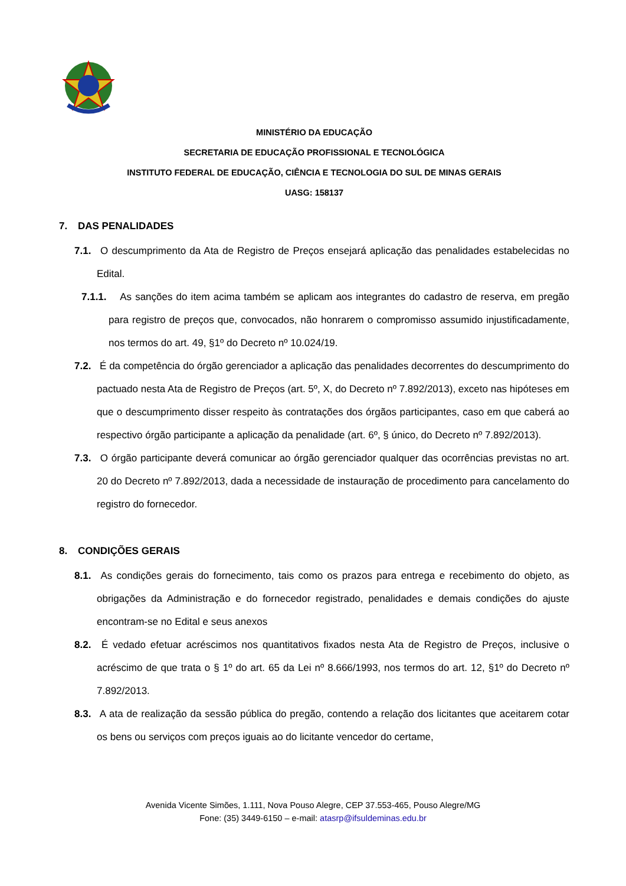MINISTÉRIO DA EDUCAÇÃO
SECRETARIA DE EDUCAÇÃO PROFISSIONAL E TECNOLÓGICA
INSTITUTO FEDERAL DE EDUCAÇÃO, CIÊNCIA E TECNOLOGIA DO SUL DE MINAS GERAIS
UASG: 158137
7. DAS PENALIDADES
7.1. O descumprimento da Ata de Registro de Preços ensejará aplicação das penalidades estabelecidas no Edital.
7.1.1. As sanções do item acima também se aplicam aos integrantes do cadastro de reserva, em pregão para registro de preços que, convocados, não honrarem o compromisso assumido injustificadamente, nos termos do art. 49, §1º do Decreto nº 10.024/19.
7.2. É da competência do órgão gerenciador a aplicação das penalidades decorrentes do descumprimento do pactuado nesta Ata de Registro de Preços (art. 5º, X, do Decreto nº 7.892/2013), exceto nas hipóteses em que o descumprimento disser respeito às contratações dos órgãos participantes, caso em que caberá ao respectivo órgão participante a aplicação da penalidade (art. 6º, § único, do Decreto nº 7.892/2013).
7.3. O órgão participante deverá comunicar ao órgão gerenciador qualquer das ocorrências previstas no art. 20 do Decreto nº 7.892/2013, dada a necessidade de instauração de procedimento para cancelamento do registro do fornecedor.
8. CONDIÇÕES GERAIS
8.1. As condições gerais do fornecimento, tais como os prazos para entrega e recebimento do objeto, as obrigações da Administração e do fornecedor registrado, penalidades e demais condições do ajuste encontram-se no Edital e seus anexos
8.2. É vedado efetuar acréscimos nos quantitativos fixados nesta Ata de Registro de Preços, inclusive o acréscimo de que trata o § 1º do art. 65 da Lei nº 8.666/1993, nos termos do art. 12, §1º do Decreto nº 7.892/2013.
8.3. A ata de realização da sessão pública do pregão, contendo a relação dos licitantes que aceitarem cotar os bens ou serviços com preços iguais ao do licitante vencedor do certame,
Avenida Vicente Simões, 1.111, Nova Pouso Alegre, CEP 37.553-465, Pouso Alegre/MG
Fone: (35) 3449-6150 – e-mail: atasrp@ifsuldeminas.edu.br